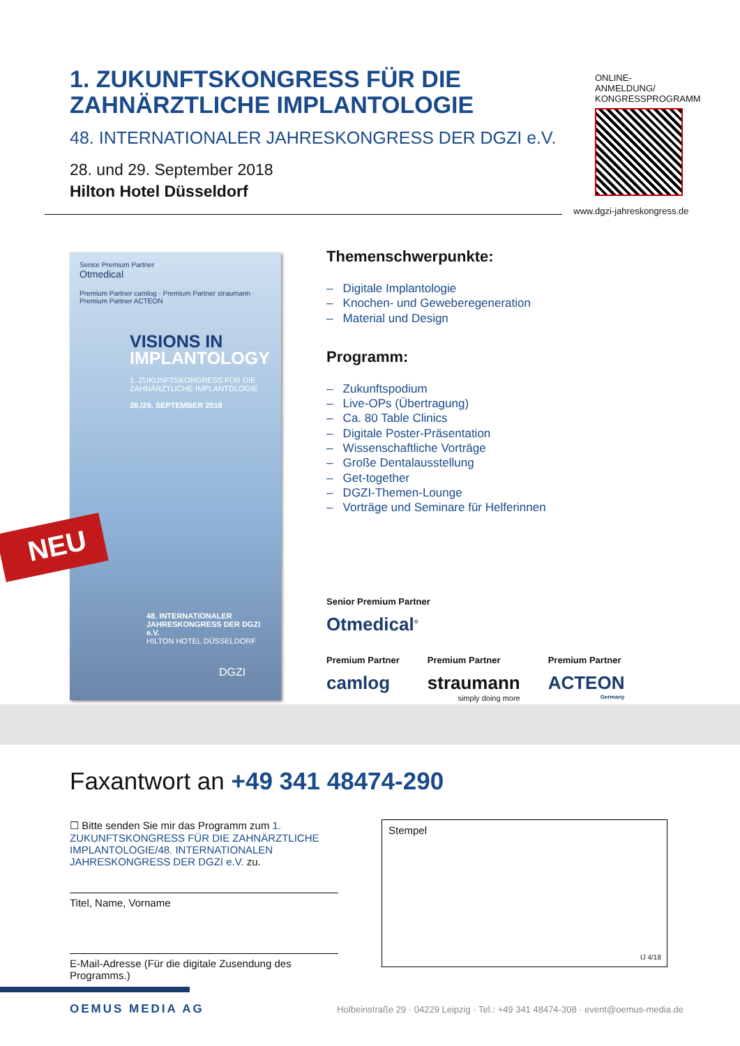1. ZUKUNFTSKONGRESS FÜR DIE ZAHNÄRZTLICHE IMPLANTOLOGIE
48. INTERNATIONALER JAHRESKONGRESS DER DGZI e.V.
28. und 29. September 2018
Hilton Hotel Düsseldorf
ONLINE-ANMELDUNG/
KONGRESSPROGRAMM
www.dgzi-jahreskongress.de
Senior Premium Partner
Otmedical
Premium Partner camlog · Premium Partner straumann · Premium Partner ACTEON
VISIONS IN
IMPLANTOLOGY
1. ZUKUNFTSKONGRESS FÜR DIE ZAHNÄRZTLICHE IMPLANTOLOGIE
28./29. SEPTEMBER 2018
48. INTERNATIONALER JAHRESKONGRESS DER DGZI e.V.
HILTON HOTEL DÜSSELDORF
DGZI
NEU
Themenschwerpunkte:
– Digitale Implantologie
– Knochen- und Geweberegeneration
– Material und Design
Programm:
– Zukunftspodium
– Live-OPs (Übertragung)
– Ca. 80 Table Clinics
– Digitale Poster-Präsentation
– Wissenschaftliche Vorträge
– Große Dentalausstellung
– Get-together
– DGZI-Themen-Lounge
– Vorträge und Seminare für Helferinnen
Senior Premium Partner
Otmedical<sup>®</sup>
Premium Partner
camlog
Premium Partner
straumann
simply doing more
Premium Partner
ACTEON
Germany
Faxantwort an +49 341 48474-290
☐ Bitte senden Sie mir das Programm zum 1. ZUKUNFTSKONGRESS FÜR DIE ZAHNÄRZTLICHE IMPLANTOLOGIE/48. INTERNATIONALEN JAHRESKONGRESS DER DGZI e.V. zu.
Titel, Name, Vorname
E-Mail-Adresse (Für die digitale Zusendung des Programms.)
Stempel
IJ 4/18
OEMUS MEDIA AG Holbeinstraße 29 · 04229 Leipzig · Tel.: +49 341 48474-308 · event@oemus-media.de